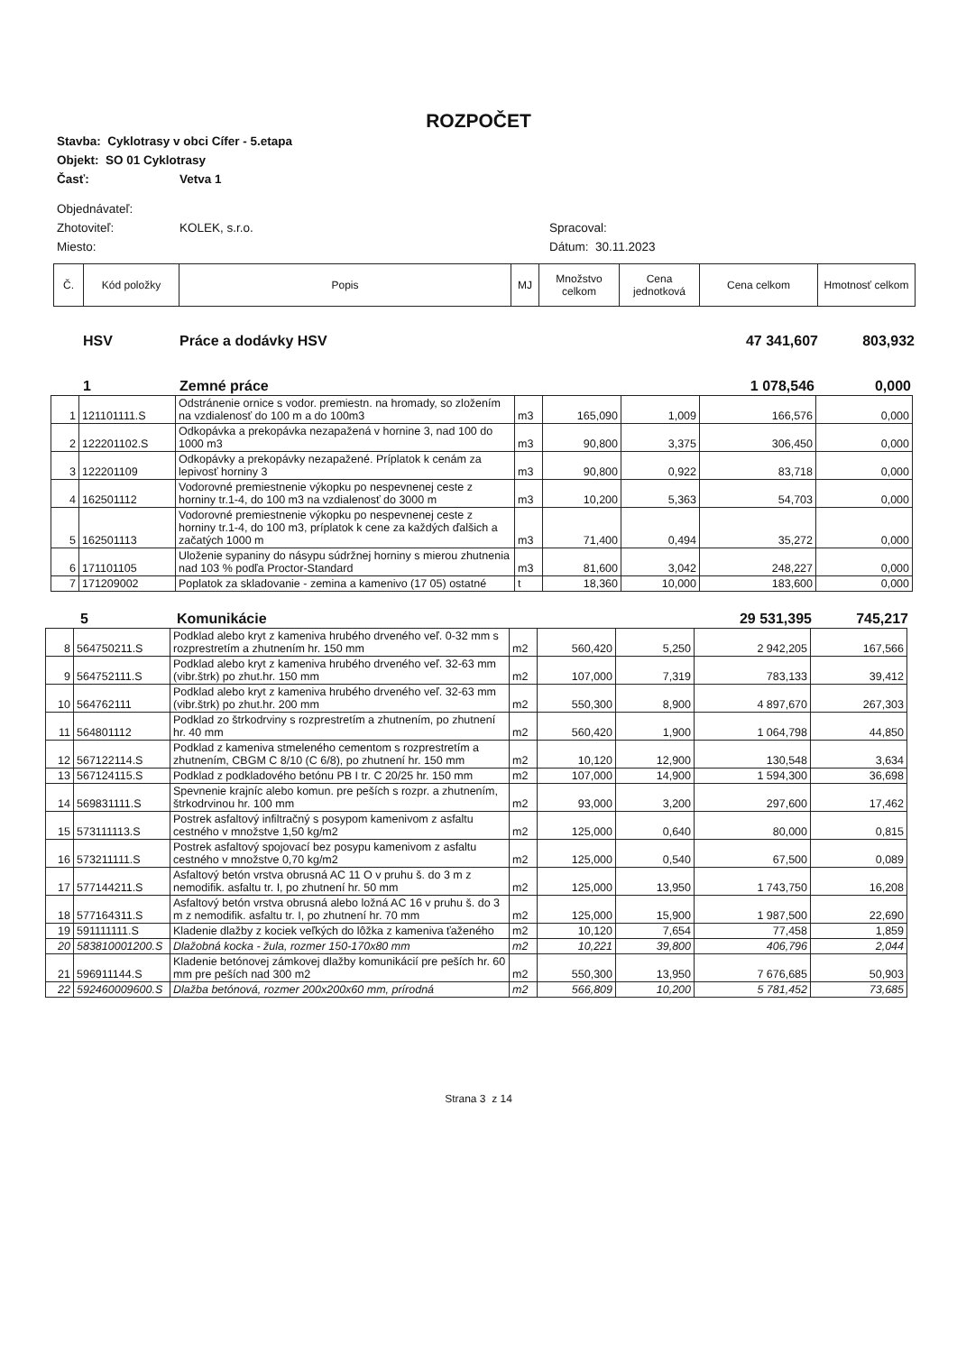ROZPOČET
Stavba: Cyklotrasy v obci Cífer - 5.etapa
Objekt: SO 01 Cyklotrasy
Časť: Vetva 1
Objednávateľ:
Zhotoviteľ: KOLEK, s.r.o. Spracoval:
Miesto: Dátum: 30.11.2023
| Č. | Kód položky | Popis | MJ | Množstvo celkom | Cena jednotková | Cena celkom | Hmotnosť celkom |
| HSV | Práce a dodávky HSV | 47 341,607 | 803,932 |
| 1 | Zemné práce | 1 078,546 | 0,000 |
| 1 | 121101111.S | Odstránenie ornice s vodor. premiestn. na hromady, so zložením na vzdialenosť do 100 m a do 100m3 | m3 | 165,090 | 1,009 | 166,576 | 0,000 |
| 2 | 122201102.S | Odkopávka a prekopávka nezapažená v hornine 3, nad 100 do 1000 m3 | m3 | 90,800 | 3,375 | 306,450 | 0,000 |
| 3 | 122201109 | Odkopávky a prekopávky nezapažené. Príplatok k cenám za lepivosť horniny 3 | m3 | 90,800 | 0,922 | 83,718 | 0,000 |
| 4 | 162501112 | Vodorovné premiestnenie výkopku po nespevnenej ceste z horniny tr.1-4, do 100 m3 na vzdialenosť do 3000 m | m3 | 10,200 | 5,363 | 54,703 | 0,000 |
| 5 | 162501113 | Vodorovné premiestnenie výkopku po nespevnenej ceste z horniny tr.1-4, do 100 m3, príplatok k cene za každých ďalšich a začatých 1000 m | m3 | 71,400 | 0,494 | 35,272 | 0,000 |
| 6 | 171101105 | Uloženie sypaniny do násypu súdržnej horniny s mierou zhutnenia nad 103 % podľa Proctor-Standard | m3 | 81,600 | 3,042 | 248,227 | 0,000 |
| 7 | 171209002 | Poplatok za skladovanie - zemina a kamenivo (17 05) ostatné | t | 18,360 | 10,000 | 183,600 | 0,000 |
| 5 | Komunikácie | 29 531,395 | 745,217 |
| 8 | 564750211.S | Podklad alebo kryt z kameniva hrubého drveného veľ. 0-32 mm s rozprestretím a zhutnením hr. 150 mm | m2 | 560,420 | 5,250 | 2 942,205 | 167,566 |
| 9 | 564752111.S | Podklad alebo kryt z kameniva hrubého drveného veľ. 32-63 mm (vibr.štrk) po zhut.hr. 150 mm | m2 | 107,000 | 7,319 | 783,133 | 39,412 |
| 10 | 564762111 | Podklad alebo kryt z kameniva hrubého drveného veľ. 32-63 mm (vibr.štrk) po zhut.hr. 200 mm | m2 | 550,300 | 8,900 | 4 897,670 | 267,303 |
| 11 | 564801112 | Podklad zo štrkodrviny s rozprestretím a zhutnením, po zhutnení hr. 40 mm | m2 | 560,420 | 1,900 | 1 064,798 | 44,850 |
| 12 | 567122114.S | Podklad z kameniva stmeleného cementom s rozprestretím a zhutnením, CBGM C 8/10 (C 6/8), po zhutnení hr. 150 mm | m2 | 10,120 | 12,900 | 130,548 | 3,634 |
| 13 | 567124115.S | Podklad z podkladového betónu PB I tr. C 20/25 hr. 150 mm | m2 | 107,000 | 14,900 | 1 594,300 | 36,698 |
| 14 | 569831111.S | Spevnenie krajníc alebo komun. pre peších s rozpr. a zhutnením, štrkodrvinou hr. 100 mm | m2 | 93,000 | 3,200 | 297,600 | 17,462 |
| 15 | 573111113.S | Postrek asfaltový infiltračný s posypom kamenivom z asfaltu cestného v množstve 1,50 kg/m2 | m2 | 125,000 | 0,640 | 80,000 | 0,815 |
| 16 | 573211111.S | Postrek asfaltový spojovací bez posypu kamenivom z asfaltu cestného v množstve 0,70 kg/m2 | m2 | 125,000 | 0,540 | 67,500 | 0,089 |
| 17 | 577144211.S | Asfaltový betón vrstva obrusná AC 11 O v pruhu š. do 3 m z nemodifik. asfaltu tr. I, po zhutnení hr. 50 mm | m2 | 125,000 | 13,950 | 1 743,750 | 16,208 |
| 18 | 577164311.S | Asfaltový betón vrstva obrusná alebo ložná AC 16 v pruhu š. do 3 m z nemodifik. asfaltu tr. I, po zhutnení hr. 70 mm | m2 | 125,000 | 15,900 | 1 987,500 | 22,690 |
| 19 | 591111111.S | Kladenie dlažby z kociek veľkých do lôžka z kameniva ťaženého | m2 | 10,120 | 7,654 | 77,458 | 1,859 |
| 20 | 583810001200.S | Dlažobná kocka - žula, rozmer 150-170x80 mm | m2 | 10,221 | 39,800 | 406,796 | 2,044 |
| 21 | 596911144.S | Kladenie betónovej zámkovej dlažby komunikácií pre peších hr. 60 mm pre peších nad 300 m2 | m2 | 550,300 | 13,950 | 7 676,685 | 50,903 |
| 22 | 592460009600.S | Dlažba betónová, rozmer 200x200x60 mm, prírodná | m2 | 566,809 | 10,200 | 5 781,452 | 73,685 |
Strana 3 z 14